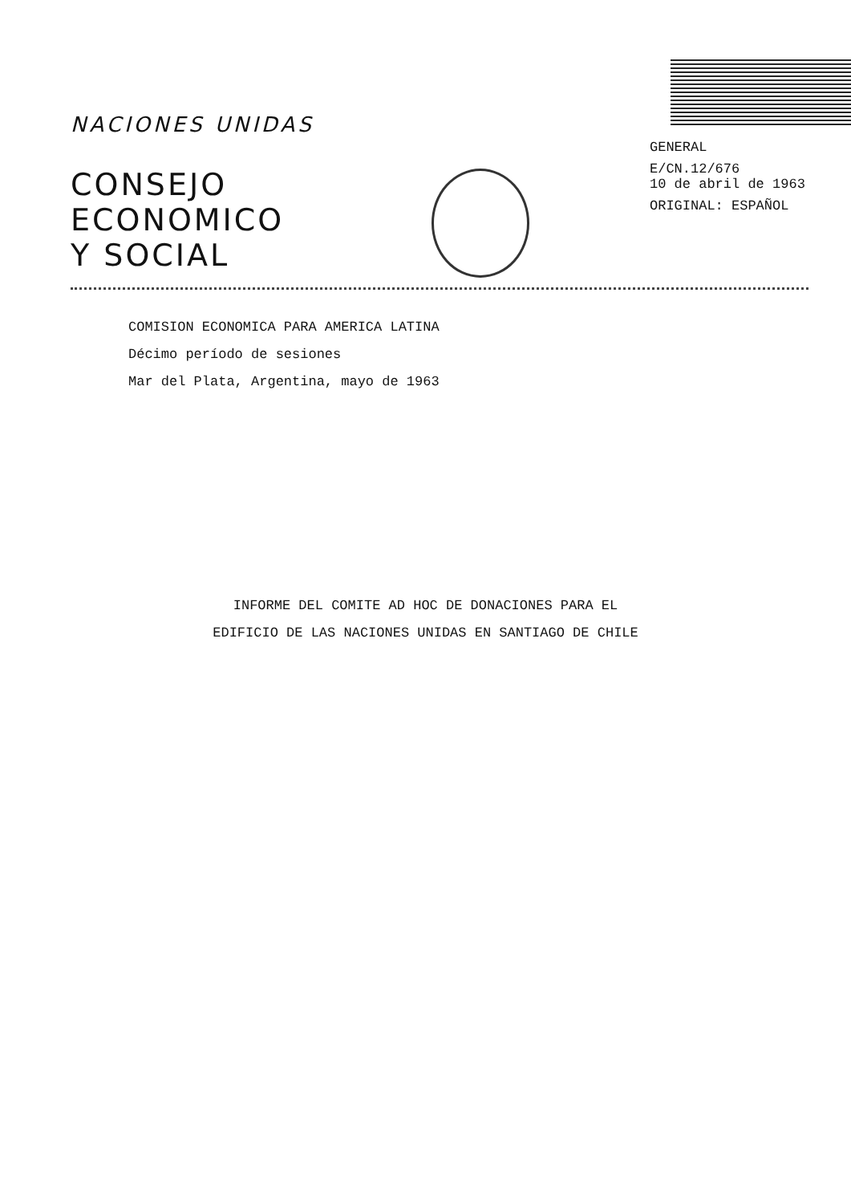NACIONES UNIDAS
CONSEJO
ECONOMICO
Y SOCIAL
GENERAL
E/CN.12/676
10 de abril de 1963
ORIGINAL: ESPAÑOL
COMISION ECONOMICA PARA AMERICA LATINA
Décimo período de sesiones
Mar del Plata, Argentina, mayo de 1963
INFORME DEL COMITE AD HOC DE DONACIONES PARA EL
EDIFICIO DE LAS NACIONES UNIDAS EN SANTIAGO DE CHILE